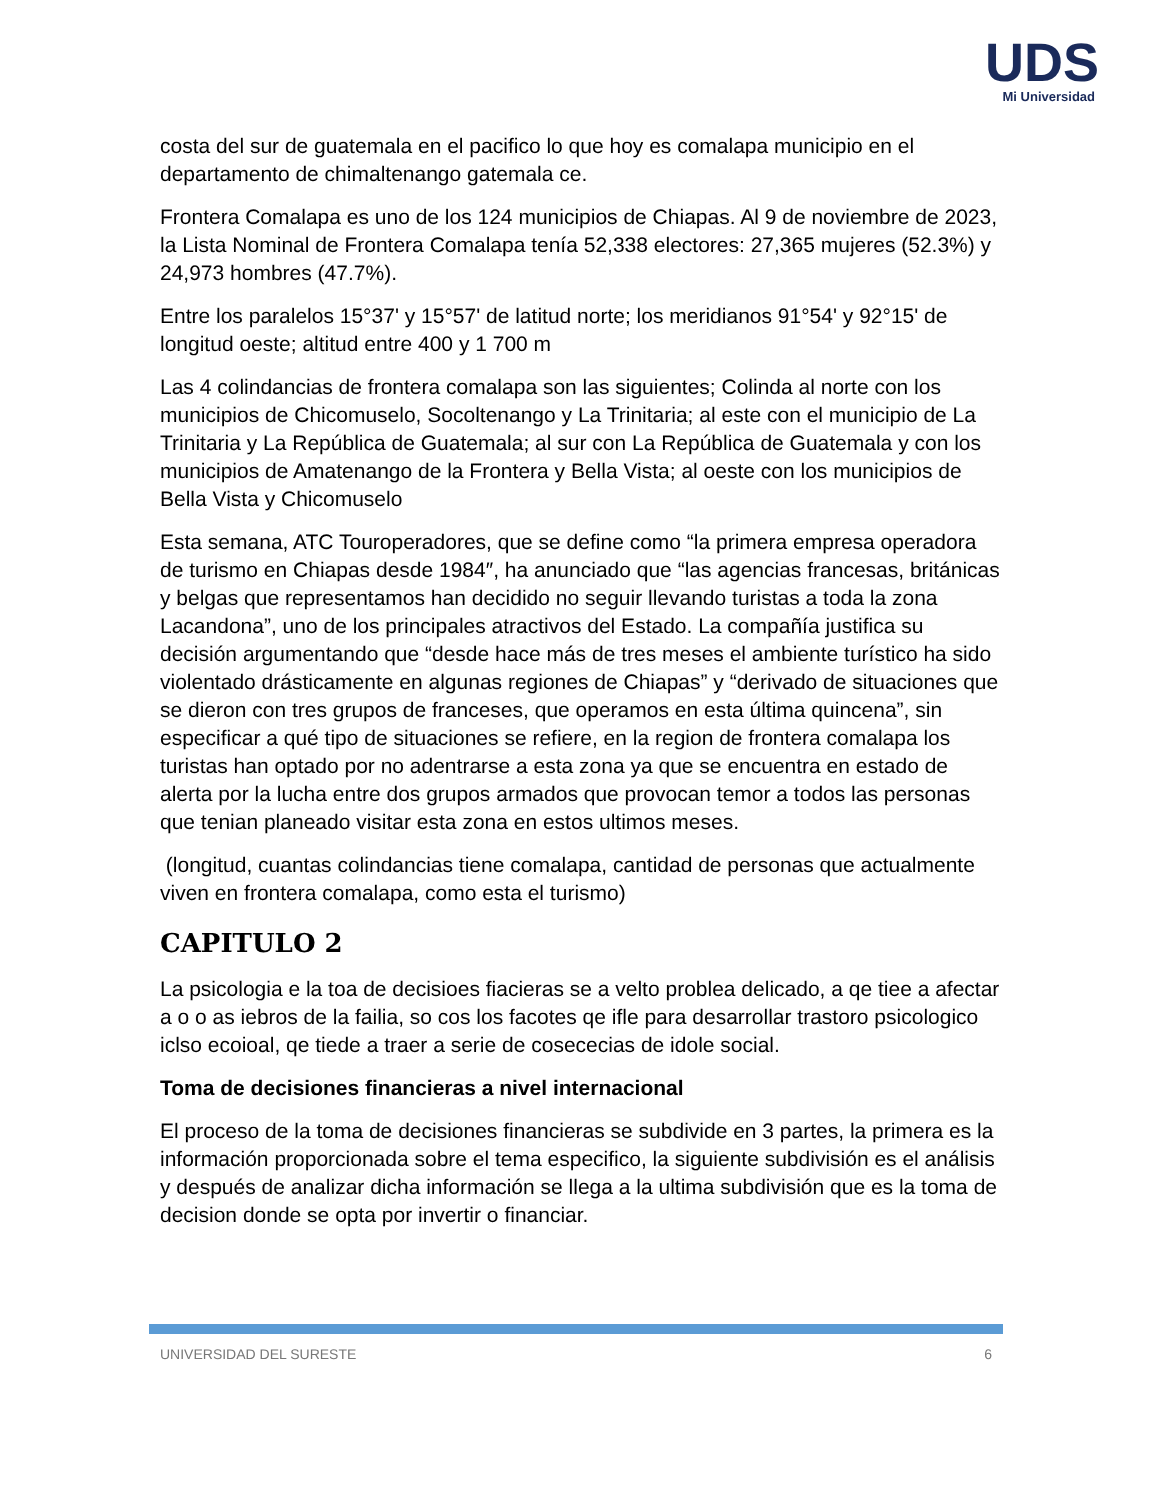UDS
Mi Universidad
costa del sur de guatemala en el pacifico lo que hoy es comalapa municipio en el departamento de chimaltenango gatemala ce.
Frontera Comalapa es uno de los 124 municipios de Chiapas. Al 9 de noviembre de 2023, la Lista Nominal de Frontera Comalapa tenía 52,338 electores: 27,365 mujeres (52.3%) y 24,973 hombres (47.7%).
Entre los paralelos 15°37' y 15°57' de latitud norte; los meridianos 91°54' y 92°15' de longitud oeste; altitud entre 400 y 1 700 m
Las 4 colindancias de frontera comalapa son las siguientes; Colinda al norte con los municipios de Chicomuselo, Socoltenango y La Trinitaria; al este con el municipio de La Trinitaria y La República de Guatemala; al sur con La República de Guatemala y con los municipios de Amatenango de la Frontera y Bella Vista; al oeste con los municipios de Bella Vista y Chicomuselo
Esta semana, ATC Touroperadores, que se define como “la primera empresa operadora de turismo en Chiapas desde 1984″, ha anunciado que “las agencias francesas, británicas y belgas que representamos han decidido no seguir llevando turistas a toda la zona Lacandona”, uno de los principales atractivos del Estado. La compañía justifica su decisión argumentando que “desde hace más de tres meses el ambiente turístico ha sido violentado drásticamente en algunas regiones de Chiapas” y “derivado de situaciones que se dieron con tres grupos de franceses, que operamos en esta última quincena”, sin especificar a qué tipo de situaciones se refiere, en la region de frontera comalapa los turistas han optado por no adentrarse a esta zona ya que se encuentra en estado de alerta por la lucha entre dos grupos armados que provocan temor a todos las personas que tenian planeado visitar esta zona en estos ultimos meses.
(longitud, cuantas colindancias tiene comalapa, cantidad de personas que actualmente viven en frontera comalapa, como esta el turismo)
CAPITULO 2
La psicologia e la toa de decisioes fiacieras se a velto problea delicado, a qe tiee a afectar a o o as iebros de la failia, so cos los facotes qe ifle para desarrollar trastoro psicologico iclso ecoioal, qe tiede a traer a serie de cosececias de idole social.
Toma de decisiones financieras a nivel internacional
El proceso de la toma de decisiones financieras se subdivide en 3 partes, la primera es la información proporcionada sobre el tema especifico, la siguiente subdivisión es el análisis y después de analizar dicha información se llega a la ultima subdivisión que es la toma de decision donde se opta por invertir o financiar.
UNIVERSIDAD DEL SURESTE 6